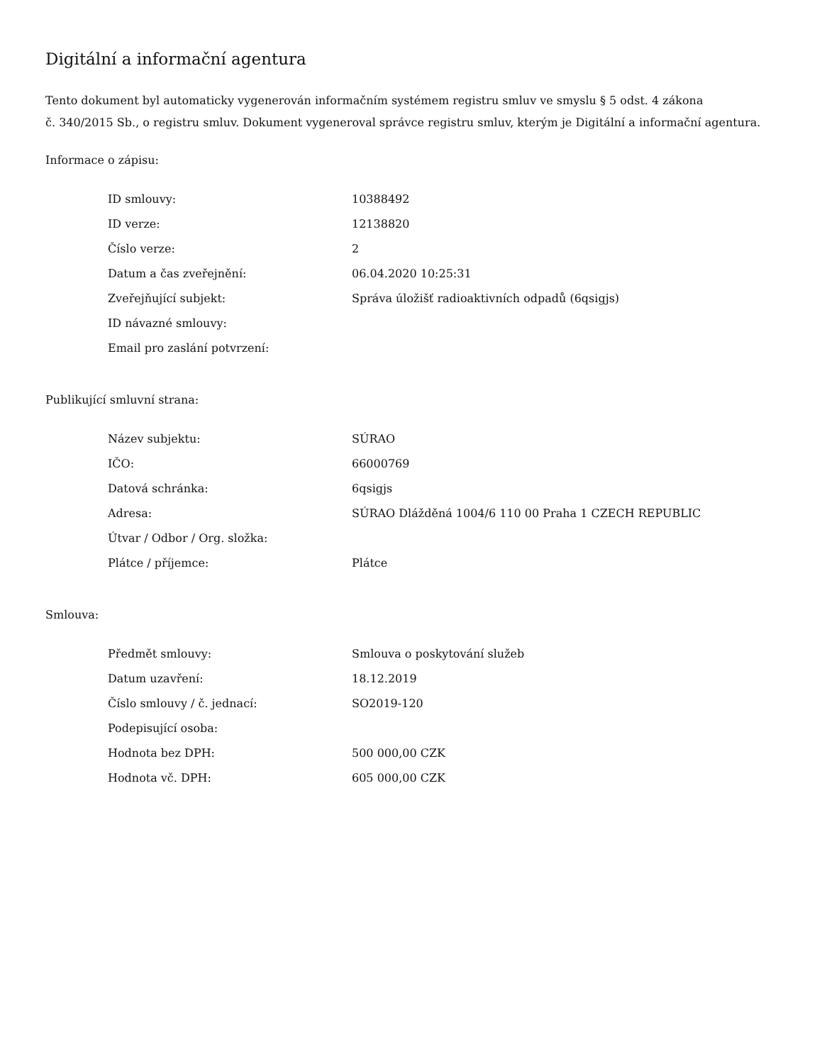Digitální a informační agentura
Tento dokument byl automaticky vygenerován informačním systémem registru smluv ve smyslu § 5 odst. 4 zákona
č. 340/2015 Sb., o registru smluv. Dokument vygeneroval správce registru smluv, kterým je Digitální a informační agentura.
Informace o zápisu:
| ID smlouvy: | 10388492 |
| ID verze: | 12138820 |
| Číslo verze: | 2 |
| Datum a čas zveřejnění: | 06.04.2020 10:25:31 |
| Zveřejňující subjekt: | Správa úložišť radioaktivních odpadů (6qsigjs) |
| ID návazné smlouvy: | |
| Email pro zaslání potvrzení: | |
Publikující smluvní strana:
| Název subjektu: | SÚRAO |
| IČO: | 66000769 |
| Datová schránka: | 6qsigjs |
| Adresa: | SÚRAO Dlážděná 1004/6 110 00 Praha 1 CZECH REPUBLIC |
| Útvar / Odbor / Org. složka: | |
| Plátce / příjemce: | Plátce |
Smlouva:
| Předmět smlouvy: | Smlouva o poskytování služeb |
| Datum uzavření: | 18.12.2019 |
| Číslo smlouvy / č. jednací: | SO2019-120 |
| Podepisující osoba: | |
| Hodnota bez DPH: | 500 000,00 CZK |
| Hodnota vč. DPH: | 605 000,00 CZK |